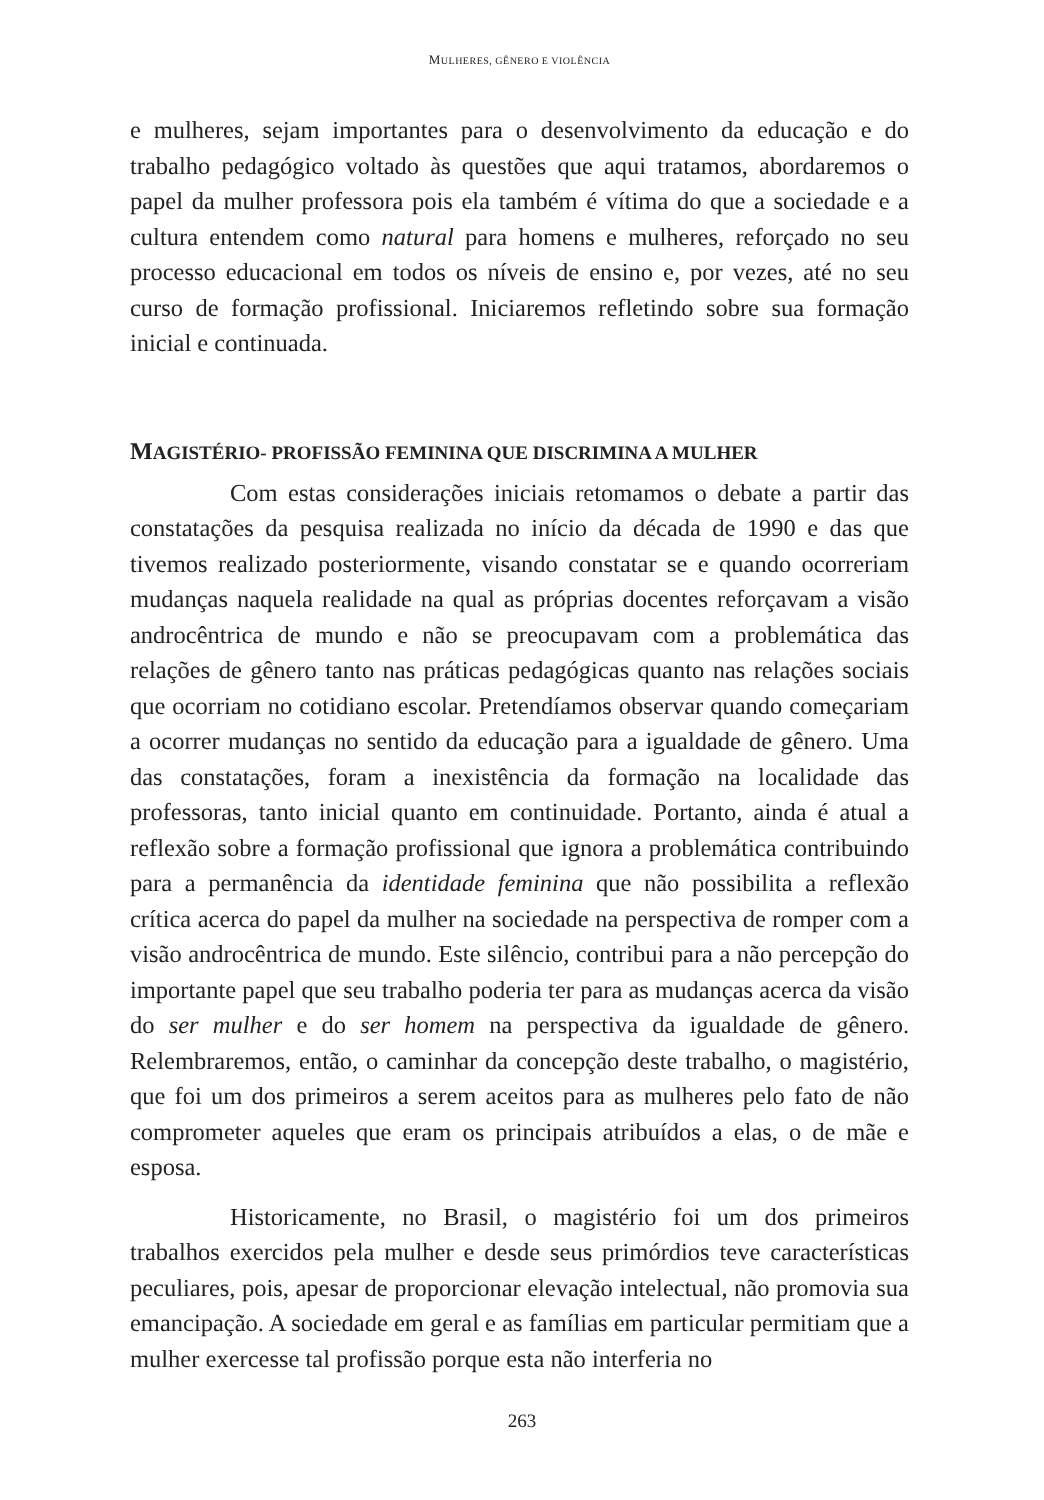MULHERES, GÊNERO E VIOLÊNCIA
e mulheres, sejam importantes para o desenvolvimento da educação e do trabalho pedagógico voltado às questões que aqui tratamos, abordaremos o papel da mulher professora pois ela também é vítima do que a sociedade e a cultura entendem como natural para homens e mulheres, reforçado no seu processo educacional em todos os níveis de ensino e, por vezes, até no seu curso de formação profissional. Iniciaremos refletindo sobre sua formação inicial e continuada.
MAGISTÉRIO- PROFISSÃO FEMININA QUE DISCRIMINA A MULHER
Com estas considerações iniciais retomamos o debate a partir das constatações da pesquisa realizada no início da década de 1990 e das que tivemos realizado posteriormente, visando constatar se e quando ocorreriam mudanças naquela realidade na qual as próprias docentes reforçavam a visão androcêntrica de mundo e não se preocupavam com a problemática das relações de gênero tanto nas práticas pedagógicas quanto nas relações sociais que ocorriam no cotidiano escolar. Pretendíamos observar quando começariam a ocorrer mudanças no sentido da educação para a igualdade de gênero. Uma das constatações, foram a inexistência da formação na localidade das professoras, tanto inicial quanto em continuidade. Portanto, ainda é atual a reflexão sobre a formação profissional que ignora a problemática contribuindo para a permanência da identidade feminina que não possibilita a reflexão crítica acerca do papel da mulher na sociedade na perspectiva de romper com a visão androcêntrica de mundo. Este silêncio, contribui para a não percepção do importante papel que seu trabalho poderia ter para as mudanças acerca da visão do ser mulher e do ser homem na perspectiva da igualdade de gênero. Relembraremos, então, o caminhar da concepção deste trabalho, o magistério, que foi um dos primeiros a serem aceitos para as mulheres pelo fato de não comprometer aqueles que eram os principais atribuídos a elas, o de mãe e esposa.
Historicamente, no Brasil, o magistério foi um dos primeiros trabalhos exercidos pela mulher e desde seus primórdios teve características peculiares, pois, apesar de proporcionar elevação intelectual, não promovia sua emancipação. A sociedade em geral e as famílias em particular permitiam que a mulher exercesse tal profissão porque esta não interferia no
263